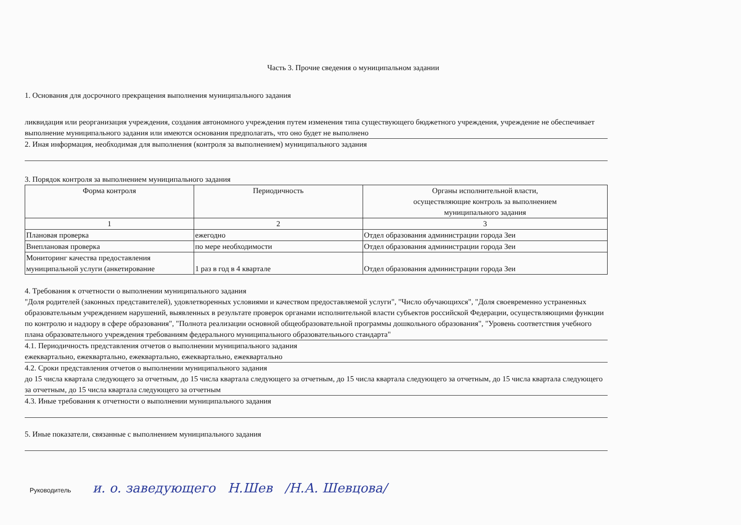Часть 3. Прочие сведения о муниципальном задании
1. Основания для досрочного прекращения выполнения муниципального задания
ликвидация или реорганизация учреждения, создания автономного учреждения путем изменения типа существующего бюджетного учреждения, учреждение не обеспечивает выполнение муниципального задания или имеются основания предполагать, что оно будет не выполнено
2. Иная информация, необходимая для выполнения (контроля за выполнением) муниципального задания
3. Порядок контроля за выполнением муниципального задания
| Форма контроля | Периодичность | Органы исполнительной власти, осуществляющие контроль за выполнением муниципального задания |
| --- | --- | --- |
| 1 | 2 | 3 |
| Плановая проверка | ежегодно | Отдел образования администрации города Зеи |
| Внеплановая проверка | по мере необходимости | Отдел образования администрации города Зеи |
| Мониторинг качества предоставления муниципальной услуги (анкетирование | 1 раз в год в 4 квартале | Отдел образования администрации города Зеи |
4. Требования к отчетности о выполнении муниципального задания
"Доля родителей (законных представителей), удовлетворенных условиями и качеством предоставляемой услуги", "Число обучающихся", "Доля своевременно устраненных образовательным учреждением нарушений, выявленных в результате проверок органами исполнительной власти субъектов российской Федерации, осуществляющими функции по контролю и надзору в сфере образования", "Полнота реализации основной общеобразовательной программы дошкольного образования", "Уровень соответствия учебного плана образовательного учреждения требованиям федерального муниципального образовательнього стандарта"
4.1. Периодичность представления отчетов о выполнении муниципального задания
ежеквартально, ежеквартально, ежеквартально, ежеквартально, ежеквартально
4.2. Сроки представления отчетов о выполнении муниципального задания
до 15 числа квартала следующего за отчетным, до 15 числа квартала следующего за отчетным, до 15 числа квартала следующего за отчетным, до 15 числа квартала следующего за отчетным, до 15 числа квартала следующего за отчетным
4.3. Иные требования к отчетности о выполнении муниципального задания
5. Иные показатели, связанные с выполнением муниципального задания
Руководитель и. о. заведующего Н.Шев /Н.А. Шевцова/